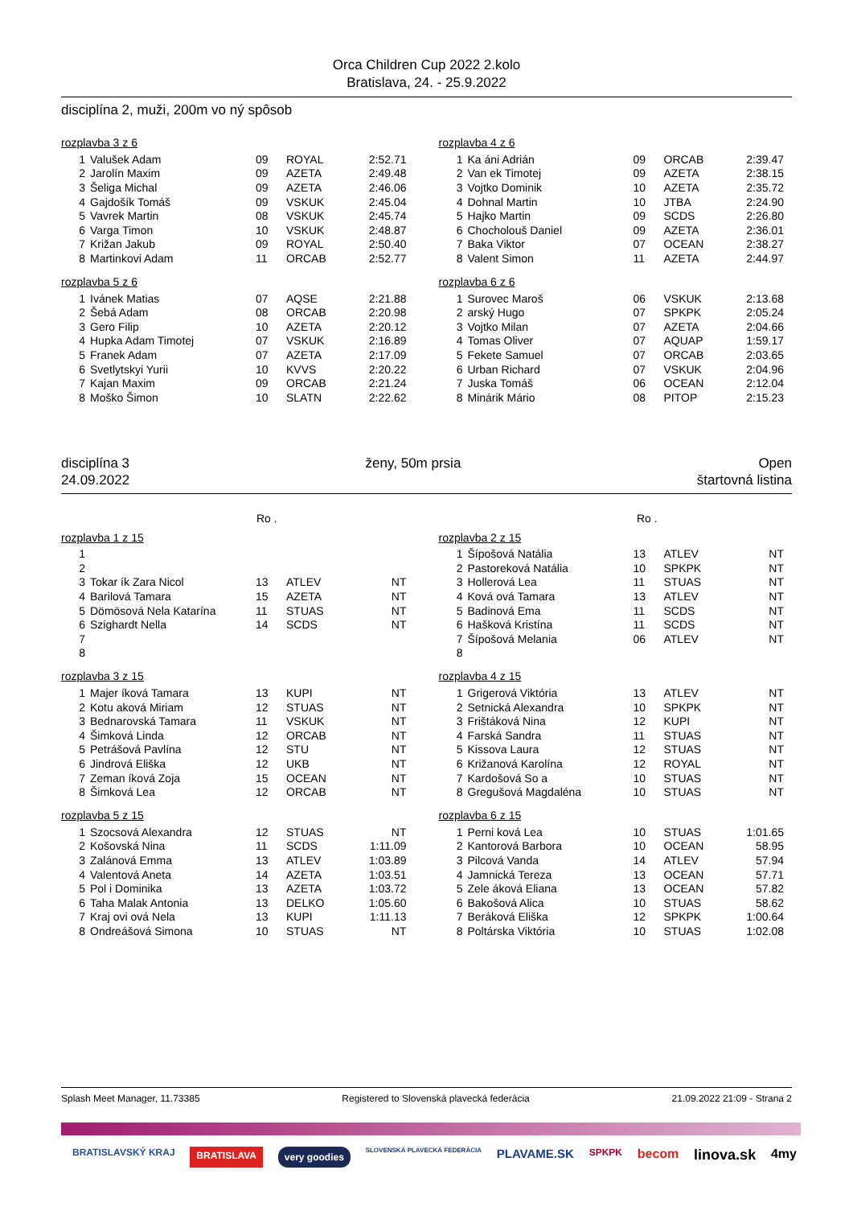Orca Children Cup 2022 2.kolo
Bratislava, 24. - 25.9.2022
disciplína 2, muži, 200m vo ný spôsob
rozplavba 3 z 6
| 1 | Valušek Adam | 09 | ROYAL | 2:52.71 |
| 2 | Jarolín Maxim | 09 | AZETA | 2:49.48 |
| 3 | Šeliga Michal | 09 | AZETA | 2:46.06 |
| 4 | Gajdošík Tomáš | 09 | VSKUK | 2:45.04 |
| 5 | Vavrek Martin | 08 | VSKUK | 2:45.74 |
| 6 | Varga Timon | 10 | VSKUK | 2:48.87 |
| 7 | Križan Jakub | 09 | ROYAL | 2:50.40 |
| 8 | Martinkovi Adam | 11 | ORCAB | 2:52.77 |
rozplavba 4 z 6
| 1 | Ka áni Adrián | 09 | ORCAB | 2:39.47 |
| 2 | Van ek Timotej | 09 | AZETA | 2:38.15 |
| 3 | Vojtko Dominik | 10 | AZETA | 2:35.72 |
| 4 | Dohnal Martin | 10 | JTBA | 2:24.90 |
| 5 | Hajko Martin | 09 | SCDS | 2:26.80 |
| 6 | Chocholouš Daniel | 09 | AZETA | 2:36.01 |
| 7 | Baka Viktor | 07 | OCEAN | 2:38.27 |
| 8 | Valent Simon | 11 | AZETA | 2:44.97 |
rozplavba 5 z 6
| 1 | Ivánek Matias | 07 | AQSE | 2:21.88 |
| 2 | Šebá Adam | 08 | ORCAB | 2:20.98 |
| 3 | Gero Filip | 10 | AZETA | 2:20.12 |
| 4 | Hupka Adam Timotej | 07 | VSKUK | 2:16.89 |
| 5 | Franek Adam | 07 | AZETA | 2:17.09 |
| 6 | Svetlytskyi Yurii | 10 | KVVS | 2:20.22 |
| 7 | Kajan Maxim | 09 | ORCAB | 2:21.24 |
| 8 | Moško Šimon | 10 | SLATN | 2:22.62 |
rozplavba 6 z 6
| 1 | Surovec Maroš | 06 | VSKUK | 2:13.68 |
| 2 | arský Hugo | 07 | SPKPK | 2:05.24 |
| 3 | Vojtko Milan | 07 | AZETA | 2:04.66 |
| 4 | Tomas Oliver | 07 | AQUAP | 1:59.17 |
| 5 | Fekete Samuel | 07 | ORCAB | 2:03.65 |
| 6 | Urban Richard | 07 | VSKUK | 2:04.96 |
| 7 | Juska Tomáš | 06 | OCEAN | 2:12.04 |
| 8 | Minárik Mário | 08 | PITOP | 2:15.23 |
disciplína 3
24.09.2022
ženy, 50m prsia Open
štartovná listina
Ro . Ro .
rozplavba 1 z 15
| 1 | | | | |
| 2 | | | | |
| 3 | Tokar ík Zara Nicol | 13 | ATLEV | NT |
| 4 | Barilová Tamara | 15 | AZETA | NT |
| 5 | Dömösová Nela Katarína | 11 | STUAS | NT |
| 6 | Szighardt Nella | 14 | SCDS | NT |
| 7 | | | | |
| 8 | | | | |
rozplavba 2 z 15
| 1 | Šípošová Natália | 13 | ATLEV | NT |
| 2 | Pastoreková Natália | 10 | SPKPK | NT |
| 3 | Hollerová Lea | 11 | STUAS | NT |
| 4 | Ková ová Tamara | 13 | ATLEV | NT |
| 5 | Badinová Ema | 11 | SCDS | NT |
| 6 | Hašková Kristína | 11 | SCDS | NT |
| 7 | Šípošová Melania | 06 | ATLEV | NT |
| 8 | | | | |
rozplavba 3 z 15
| 1 | Majer íková Tamara | 13 | KUPI | NT |
| 2 | Kotu aková Miriam | 12 | STUAS | NT |
| 3 | Bednarovská Tamara | 11 | VSKUK | NT |
| 4 | Šimková Linda | 12 | ORCAB | NT |
| 5 | Petrášová Pavlína | 12 | STU | NT |
| 6 | Jindrová Eliška | 12 | UKB | NT |
| 7 | Zeman íková Zoja | 15 | OCEAN | NT |
| 8 | Šimková Lea | 12 | ORCAB | NT |
rozplavba 4 z 15
| 1 | Grigerová Viktória | 13 | ATLEV | NT |
| 2 | Setnická Alexandra | 10 | SPKPK | NT |
| 3 | Frištáková Nina | 12 | KUPI | NT |
| 4 | Farská Sandra | 11 | STUAS | NT |
| 5 | Kissova Laura | 12 | STUAS | NT |
| 6 | Križanová Karolína | 12 | ROYAL | NT |
| 7 | Kardošová So a | 10 | STUAS | NT |
| 8 | Gregušová Magdaléna | 10 | STUAS | NT |
rozplavba 5 z 15
| 1 | Szocsová Alexandra | 12 | STUAS | NT |
| 2 | Košovská Nina | 11 | SCDS | 1:11.09 |
| 3 | Zalánová Emma | 13 | ATLEV | 1:03.89 |
| 4 | Valentová Aneta | 14 | AZETA | 1:03.51 |
| 5 | Pol i Dominika | 13 | AZETA | 1:03.72 |
| 6 | Taha Malak Antonia | 13 | DELKO | 1:05.60 |
| 7 | Kraj ovi ová Nela | 13 | KUPI | 1:11.13 |
| 8 | Ondreášová Simona | 10 | STUAS | NT |
rozplavba 6 z 15
| 1 | Perni ková Lea | 10 | STUAS | 1:01.65 |
| 2 | Kantorová Barbora | 10 | OCEAN | 58.95 |
| 3 | Pilcová Vanda | 14 | ATLEV | 57.94 |
| 4 | Jamnická Tereza | 13 | OCEAN | 57.71 |
| 5 | Zele áková Eliana | 13 | OCEAN | 57.82 |
| 6 | Bakošová Alica | 10 | STUAS | 58.62 |
| 7 | Beráková Eliška | 12 | SPKPK | 1:00.64 |
| 8 | Poltárska Viktória | 10 | STUAS | 1:02.08 |
Splash Meet Manager, 11.73385 Registered to Slovenská plavecká federácia 21.09.2022 21:09 - Strana 2
BRATISLAVSKÝ KRAJ BRATISLAVA very goodies SLOVENSKÁ PLAVECKÁ FEDERÁCIA PLAVAME.SK SPKPK becom linova.sk 4my